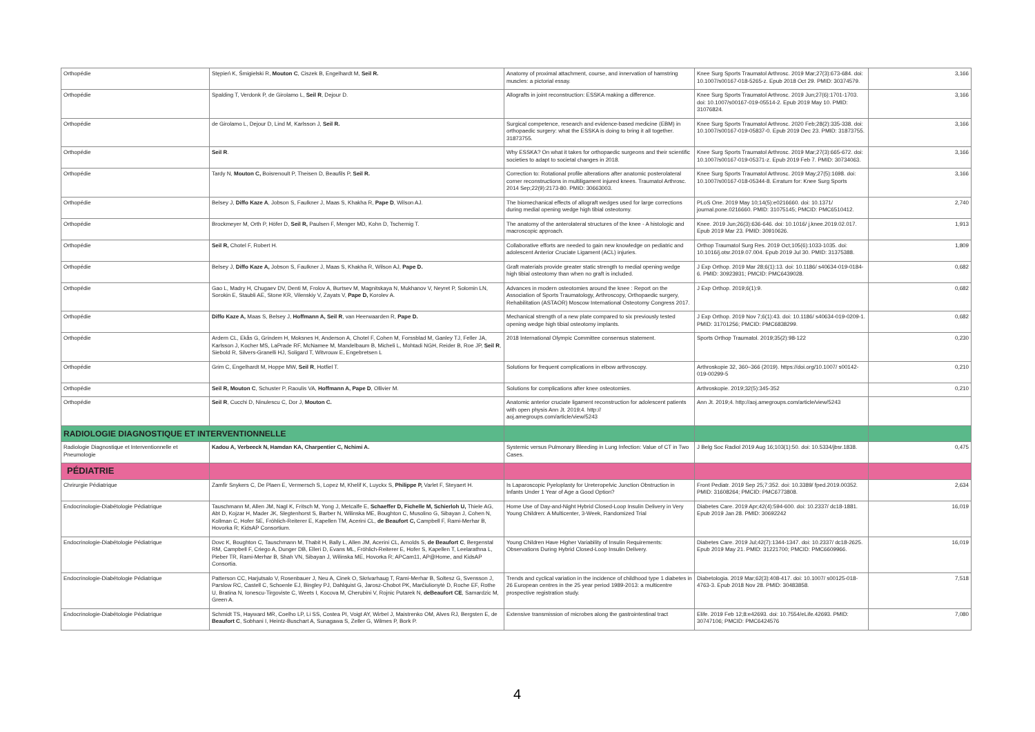| Orthopédie | Stępień K, Śmigielski R, Mouton C , Ciszek B, Engelhardt M, Seil R. | Anatomy of proximal attachment, course, and innervation of hamstring muscles: a pictorial essay. | Knee Surg Sports Traumatol Arthrosc. 2019 Mar;27(3):673-684. doi: 10.1007/s00167-018-5265-z. Epub 2018 Oct 29. PMID: 30374579. | 3,166 |
| Orthopédie | Spalding T, Verdonk P, de Girolamo L, Seil R , Dejour D. | Allografts in joint reconstruction: ESSKA making a difference. | Knee Surg Sports Traumatol Arthrosc. 2019 Jun;27(6):1701-1703. doi: 10.1007/s00167-019-05514-2. Epub 2019 May 10. PMID: 31076824. | 3,166 |
| Orthopédie | de Girolamo L, Dejour D, Lind M, Karlsson J, Seil R. | Surgical competence, research and evidence-based medicine (EBM) in orthopaedic surgery: what the ESSKA is doing to bring it all together. 31873755. | Knee Surg Sports Traumatol Arthrosc. 2020 Feb;28(2):335-338. doi: 10.1007/s00167-019-05837-0. Epub 2019 Dec 23. PMID: 31873755. | 3,166 |
| Orthopédie | Seil R . | Why ESSKA? On what it takes for orthopaedic surgeons and their scientific societies to adapt to societal changes in 2018. | Knee Surg Sports Traumatol Arthrosc. 2019 Mar;27(3):665-672. doi: 10.1007/s00167-019-05371-z. Epub 2019 Feb 7. PMID: 30734063. | 3,166 |
| Orthopédie | Tardy N, Mouton C, Boisrenoult P, Theisen D, Beaufils P, Seil R. | Correction to: Rotational profile alterations after anatomic posterolateral corner reconstructions in multiligament injured knees. Traumatol Arthrosc. 2014 Sep;22(9):2173-80. PMID: 30663003. | Knee Surg Sports Traumatol Arthrosc. 2019 May;27(5):1698. doi: 10.1007/s00167-018-05344-8. Erratum for: Knee Surg Sports | 3,166 |
| Orthopédie | Belsey J, Diffo Kaze A , Jobson S, Faulkner J, Maas S, Khakha R, Pape D , Wilson AJ. | The biomechanical effects of allograft wedges used for large corrections during medial opening wedge high tibial osteotomy. | PLoS One. 2019 May 10;14(5):e0216660. doi: 10.1371/ journal.pone.0216660. PMID: 31075145; PMCID: PMC6510412. | 2,740 |
| Orthopédie | Brockmeyer M, Orth P, Höfer D, Seil R, Paulsen F, Menger MD, Kohn D, Tschernig T. | The anatomy of the anterolateral structures of the knee - A histologic and macroscopic approach. | Knee. 2019 Jun;26(3):636-646. doi: 10.1016/ j.knee.2019.02.017. Epub 2019 Mar 23. PMID: 30910626. | 1,913 |
| Orthopédie | Seil R, Chotel F, Robert H. | Collaborative efforts are needed to gain new knowledge on pediatric and adolescent Anterior Cruciate Ligament (ACL) injuries. | Orthop Traumatol Surg Res. 2019 Oct;105(6):1033-1035. doi: 10.1016/j.otsr.2019.07.004. Epub 2019 Jul 30. PMID: 31375388. | 1,809 |
| Orthopédie | Belsey J, Diffo Kaze A, Jobson S, Faulkner J, Maas S, Khakha R, Wilson AJ, Pape D. | Graft materials provide greater static strength to medial opening wedge high tibial osteotomy than when no graft is included. | J Exp Orthop. 2019 Mar 28;6(1):13. doi: 10.1186/ s40634-019-0184-6. PMID: 30923931; PMCID: PMC6439028. | 0,682 |
| Orthopédie | Gao L, Madry H, Chugaev DV, Denti M, Frolov A, Burtsev M, Magnitskaya N, Mukhanov V, Neyret P, Solomin LN, Sorokin E, Staubli AE, Stone KR, Vilenskiy V, Zayats V, Pape D, Korolev A. | Advances in modern osteotomies around the knee : Report on the Association of Sports Traumatology, Arthroscopy, Orthopaedic surgery, Rehabilitation (ASTAOR) Moscow International Osteotomy Congress 2017. | J Exp Orthop. 2019;6(1):9. | 0,682 |
| Orthopédie | Diffo Kaze A, Maas S, Belsey J, Hoffmann A, Seil R , van Heerwaarden R, Pape D. | Mechanical strength of a new plate compared to six previously tested opening wedge high tibial osteotomy implants. | J Exp Orthop. 2019 Nov 7;6(1):43. doi: 10.1186/ s40634-019-0209-1. PMID: 31701256; PMCID: PMC6838299. | 0,682 |
| Orthopédie | Ardern CL, Ekås G, Grindem H, Moksnes H, Anderson A, Chotel F, Cohen M, Forssblad M, Ganley TJ, Feller JA, Karlsson J, Kocher MS, LaPrade RF, McNamee M, Mandelbaum B, Micheli L, Mohtadi NGH, Reider B, Roe JP, Seil R , Siebold R, Silvers-Granelli HJ, Soligard T, Witvrouw E, Engebretsen L | 2018 International Olympic Committee consensus statement. | Sports Orthop Traumatol. 2019;35(2):98-122 | 0,230 |
| Orthopédie | Grim C, Engelhardt M, Hoppe MW, Seil R , Hotfiel T. | Solutions for frequent complications in elbow arthroscopy. | Arthroskopie 32, 360–366 (2019). https://doi.org/10.1007/ s00142-019-00299-5 | 0,210 |
| Orthopédie | Seil R, Mouton C , Schuster P, Raoulis VA, Hoffmann A, Pape D , Ollivier M. | Solutions for complications after knee osteotomies. | Arthroskopie. 2019;32(5):345-352 | 0,210 |
| Orthopédie | Seil R , Cucchi D, Ninulescu C, Dor J, Mouton C. | Anatomic anterior cruciate ligament reconstruction for adolescent patients with open physis Ann Jt. 2019;4. http:// aoj.amegroups.com/article/view/5243 | Ann Jt. 2019;4. http://aoj.amegroups.com/article/view/5243 | |
| RADIOLOGIE DIAGNOSTIQUE ET INTERVENTIONNELLE | | | | |
| Radiologie Diagnostique et Interventionnelle et Pneumologie | Kadou A, Verbeeck N, Hamdan KA, Charpentier C, Nchimi A. | Systemic versus Pulmonary Bleeding in Lung Infection: Value of CT in Two Cases. | J Belg Soc Radiol 2019 Aug 16;103(1):50. doi: 10.5334/jbsr.1838. | 0,475 |
| PÉDIATRIE | | | | |
| Chrirurgie Pédiatrique | Zamfir Snykers C, De Plaen E, Vermersch S, Lopez M, Khelif K, Luyckx S, Philippe P, Varlet F, Steyaert H. | Is Laparoscopic Pyeloplasty for Ureteropelvic Junction Obstruction in Infants Under 1 Year of Age a Good Option? | Front Pediatr. 2019 Sep 25;7:352. doi: 10.3389/ fped.2019.00352. PMID: 31608264; PMCID: PMC6773808. | 2,634 |
| Endocrinologie-Diabétologie Pédiatrique | Tauschmann M, Allen JM, Nagl K, Fritsch M, Yong J, Metcalfe E, Schaeffer D, Fichelle M, Schierloh U, Thiele AG, Abt D, Kojzar H, Mader JK, Slegtenhorst S, Barber N, Wilinska ME, Boughton C, Musolino G, Sibayan J, Cohen N, Kollman C, Hofer SE, Fröhlich-Reiterer E, Kapellen TM, Acerini CL, de Beaufort C, Campbell F, Rami-Merhar B, Hovorka R; KidsAP Consortium. | Home Use of Day-and-Night Hybrid Closed-Loop Insulin Delivery in Very Young Children: A Multicenter, 3-Week, Randomized Trial | Diabetes Care. 2019 Apr;42(4):594-600. doi: 10.2337/ dc18-1881. Epub 2019 Jan 28. PMID: 30692242 | 16,019 |
| Endocrinologie-Diabétologie Pédiatrique | Dovc K, Boughton C, Tauschmann M, Thabit H, Bally L, Allen JM, Acerini CL, Arnolds S, de Beaufort C , Bergenstal RM, Campbell F, Criego A, Dunger DB, Elleri D, Evans ML, Fröhlich-Reiterer E, Hofer S, Kapellen T, Leelarathna L, Pieber TR, Rami-Merhar B, Shah VN, Sibayan J, Wilinska ME, Hovorka R; APCam11, AP@Home, and KidsAP Consortia. | Young Children Have Higher Variability of Insulin Requirements: Observations During Hybrid Closed-Loop Insulin Delivery. | Diabetes Care. 2019 Jul;42(7):1344-1347. doi: 10.2337/ dc18-2625. Epub 2019 May 21. PMID: 31221700; PMCID: PMC6609966. | 16,019 |
| Endocrinologie-Diabétologie Pédiatrique | Patterson CC, Harjutsalo V, Rosenbauer J, Neu A, Cinek O, Skrivarhaug T, Rami-Merhar B, Soltesz G, Svensson J, Parslow RC, Castell C, Schoenle EJ, Bingley PJ, Dahlquist G, Jarosz-Chobot PK, Marčiulionytė D, Roche EF, Rothe U, Bratina N, Ionescu-Tirgoviste C, Weets I, Kocova M, Cherubini V, Rojnic Putarek N, deBeaufort CE , Samardzic M, Green A. | Trends and cyclical variation in the incidence of childhood type 1 diabetes in 26 European centres in the 25 year period 1989-2013: a multicentre prospective registration study. | Diabetologia. 2019 Mar;62(3):408-417. doi: 10.1007/ s00125-018-4763-3. Epub 2018 Nov 28. PMID: 30483858. | 7,518 |
| Endocrinologie-Diabétologie Pédiatrique | Schmidt TS, Hayward MR, Coelho LP, Li SS, Costea PI, Voigt AY, Wirbel J, Maistrenko OM, Alves RJ, Bergsten E, de Beaufort C , Sobhani I, Heintz-Buschart A, Sunagawa S, Zeller G, Wilmes P, Bork P. | Extensive transmission of microbes along the gastrointestinal tract | Elife. 2019 Feb 12;8:e42693. doi: 10.7554/eLife.42693. PMID: 30747106; PMCID: PMC6424576 | 7,080 |
4